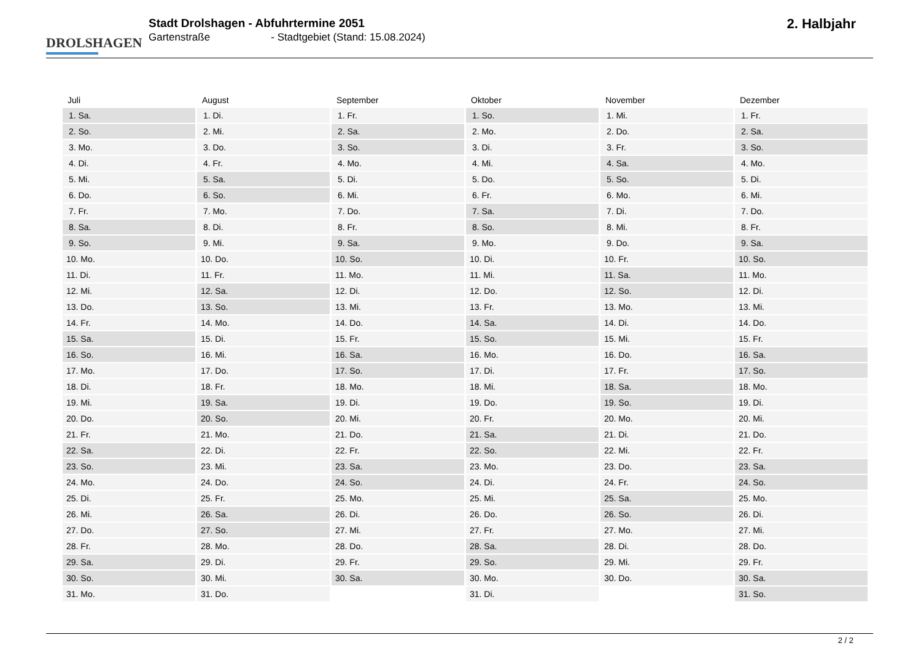DROLSHAGEN
Stadt Drolshagen - Abfuhrtermine 2051
Gartenstraße - Stadtgebiet (Stand: 15.08.2024)
2. Halbjahr
| Juli | August | September | Oktober | November | Dezember |
| --- | --- | --- | --- | --- | --- |
| 1. Sa. | 1. Di. | 1. Fr. | 1. So. | 1. Mi. | 1. Fr. |
| 2. So. | 2. Mi. | 2. Sa. | 2. Mo. | 2. Do. | 2. Sa. |
| 3. Mo. | 3. Do. | 3. So. | 3. Di. | 3. Fr. | 3. So. |
| 4. Di. | 4. Fr. | 4. Mo. | 4. Mi. | 4. Sa. | 4. Mo. |
| 5. Mi. | 5. Sa. | 5. Di. | 5. Do. | 5. So. | 5. Di. |
| 6. Do. | 6. So. | 6. Mi. | 6. Fr. | 6. Mo. | 6. Mi. |
| 7. Fr. | 7. Mo. | 7. Do. | 7. Sa. | 7. Di. | 7. Do. |
| 8. Sa. | 8. Di. | 8. Fr. | 8. So. | 8. Mi. | 8. Fr. |
| 9. So. | 9. Mi. | 9. Sa. | 9. Mo. | 9. Do. | 9. Sa. |
| 10. Mo. | 10. Do. | 10. So. | 10. Di. | 10. Fr. | 10. So. |
| 11. Di. | 11. Fr. | 11. Mo. | 11. Mi. | 11. Sa. | 11. Mo. |
| 12. Mi. | 12. Sa. | 12. Di. | 12. Do. | 12. So. | 12. Di. |
| 13. Do. | 13. So. | 13. Mi. | 13. Fr. | 13. Mo. | 13. Mi. |
| 14. Fr. | 14. Mo. | 14. Do. | 14. Sa. | 14. Di. | 14. Do. |
| 15. Sa. | 15. Di. | 15. Fr. | 15. So. | 15. Mi. | 15. Fr. |
| 16. So. | 16. Mi. | 16. Sa. | 16. Mo. | 16. Do. | 16. Sa. |
| 17. Mo. | 17. Do. | 17. So. | 17. Di. | 17. Fr. | 17. So. |
| 18. Di. | 18. Fr. | 18. Mo. | 18. Mi. | 18. Sa. | 18. Mo. |
| 19. Mi. | 19. Sa. | 19. Di. | 19. Do. | 19. So. | 19. Di. |
| 20. Do. | 20. So. | 20. Mi. | 20. Fr. | 20. Mo. | 20. Mi. |
| 21. Fr. | 21. Mo. | 21. Do. | 21. Sa. | 21. Di. | 21. Do. |
| 22. Sa. | 22. Di. | 22. Fr. | 22. So. | 22. Mi. | 22. Fr. |
| 23. So. | 23. Mi. | 23. Sa. | 23. Mo. | 23. Do. | 23. Sa. |
| 24. Mo. | 24. Do. | 24. So. | 24. Di. | 24. Fr. | 24. So. |
| 25. Di. | 25. Fr. | 25. Mo. | 25. Mi. | 25. Sa. | 25. Mo. |
| 26. Mi. | 26. Sa. | 26. Di. | 26. Do. | 26. So. | 26. Di. |
| 27. Do. | 27. So. | 27. Mi. | 27. Fr. | 27. Mo. | 27. Mi. |
| 28. Fr. | 28. Mo. | 28. Do. | 28. Sa. | 28. Di. | 28. Do. |
| 29. Sa. | 29. Di. | 29. Fr. | 29. So. | 29. Mi. | 29. Fr. |
| 30. So. | 30. Mi. | 30. Sa. | 30. Mo. | 30. Do. | 30. Sa. |
| 31. Mo. | 31. Do. | | 31. Di. | | 31. So. |
2 / 2